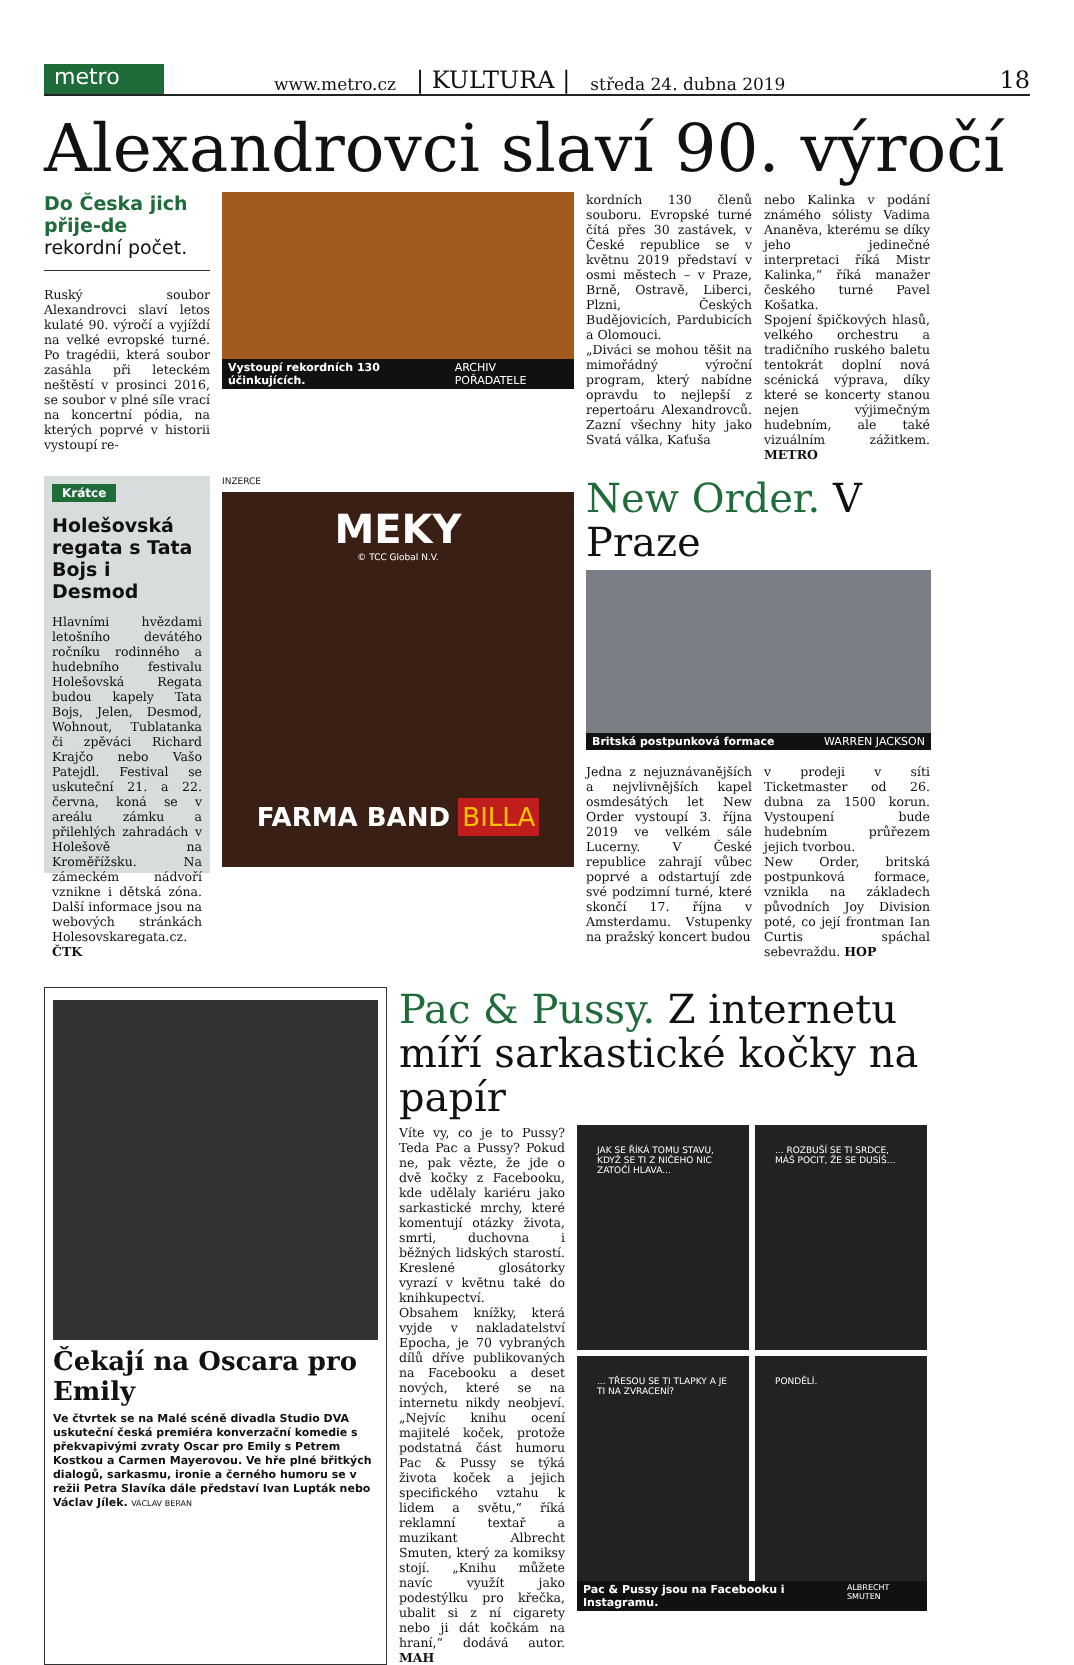metro
www.metro.cz | KULTURA | středa 24. dubna 2019 18
Alexandrovci slaví 90. výročí
Do Česka jich přije-de rekordní počet.
Ruský soubor Alexandrovci slaví letos kulaté 90. výročí a vyjíždí na velké evropské turné. Po tragédii, která soubor zasáhla při leteckém neštěstí v prosinci 2016, se soubor v plné síle vrací na koncertní pódia, na kterých poprvé v historii vystoupí re-
Vystoupí rekordních 130 účinkujících. ARCHIV POŘADATELE
kordních 130 členů souboru. Evropské turné čítá přes 30 zastávek, v České republice se v květnu 2019 představí v osmi městech – v Praze, Brně, Ostravě, Liberci, Plzni, Českých Budějovicích, Pardubicích a Olomouci.
„Diváci se mohou těšit na mimořádný výroční program, který nabídne opravdu to nejlepší z repertoáru Alexandrovců. Zazní všechny hity jako Svatá válka, Kaťuša
nebo Kalinka v podání známého sólisty Vadima Ananěva, kterému se díky jeho jedinečné interpretaci říká Mistr Kalinka,“ říká manažer českého turné Pavel Košatka.
Spojení špičkových hlasů, velkého orchestru a tradičního ruského baletu tentokrát doplní nová scénická výprava, díky které se koncerty stanou nejen výjimečným hudebním, ale také vizuálním zážitkem. METRO
Krátce
Holešovská regata s Tata Bojs i Desmod
Hlavními hvězdami letošního devátého ročníku rodinného a hudebního festivalu Holešovská Regata budou kapely Tata Bojs, Jelen, Desmod, Wohnout, Tublatanka či zpěváci Richard Krajčo nebo Vašo Patejdl. Festival se uskuteční 21. a 22. června, koná se v areálu zámku a přilehlých zahradách v Holešově na Kroměřížsku. Na zámeckém nádvoří vznikne i dětská zóna. Další informace jsou na webových stránkách Holesovskaregata.cz. ČTK
INZERCE
MEKY
© TCC Global N.V.
FARMA BAND BILLA
New Order. V Praze
Britská postpunková formace WARREN JACKSON
Jedna z nejuznávanějších a nejvlivnějších kapel osmdesátých let New Order vystoupí 3. října 2019 ve velkém sále Lucerny. V České republice zahrají vůbec poprvé a odstartují zde své podzimní turné, které skončí 17. října v Amsterdamu. Vstupenky na pražský koncert budou
v prodeji v síti Ticketmaster od 26. dubna za 1500 korun. Vystoupení bude hudebním průřezem jejich tvorbou.
New Order, britská postpunková formace, vznikla na základech původních Joy Division poté, co její frontman Ian Curtis spáchal sebevraždu. HOP
Čekají na Oscara pro Emily
Ve čtvrtek se na Malé scéně divadla Studio DVA uskuteční česká premiéra konverzační komedie s překvapivými zvraty Oscar pro Emily s Petrem Kostkou a Carmen Mayerovou. Ve hře plné břitkých dialogů, sarkasmu, ironie a černého humoru se v režii Petra Slavíka dále představí Ivan Lupták nebo Václav Jílek. VÁCLAV BERAN
Pac & Pussy. Z internetu míří sarkastické kočky na papír
Víte vy, co je to Pussy? Teda Pac a Pussy? Pokud ne, pak vězte, že jde o dvě kočky z Facebooku, kde udělaly kariéru jako sarkastické mrchy, které komentují otázky života, smrti, duchovna i běžných lidských starostí. Kreslené glosátorky vyrazí v květnu také do knihkupectví.
Obsahem knížky, která vyjde v nakladatelství Epocha, je 70 vybraných dílů dříve publikovaných na Facebooku a deset nových, které se na internetu nikdy neobjeví. „Nejvíc knihu ocení majitelé koček, protože podstatná část humoru Pac & Pussy se týká života koček a jejich specifického vztahu k lidem a světu,“ říká reklamní textař a muzikant Albrecht Smuten, který za komiksy stojí. „Knihu můžete navíc využít jako podestýlku pro křečka, ubalit si z ní cigarety nebo ji dát kočkám na hraní,“ dodává autor. MAH
JAK SE ŘÍKÁ TOMU STAVU, KDYŽ SE TI Z NIČEHO NIC ZATOČÍ HLAVA...
... ROZBUŠÍ SE TI SRDCE, MÁŠ POCIT, ŽE SE DUSÍŠ...
... TŘESOU SE TI TLAPKY A JE TI NA ZVRACENÍ?
PONDĚLÍ.
Pac & Pussy jsou na Facebooku i Instagramu. ALBRECHT SMUTEN